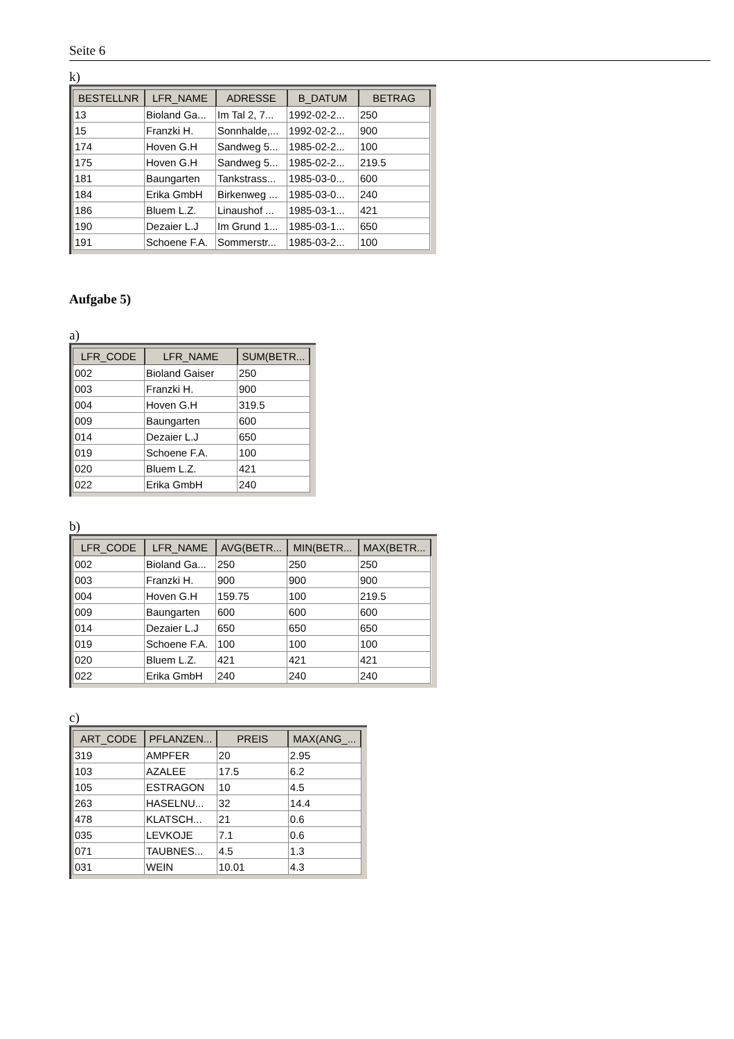Seite 6
k)
| BESTELLNR | LFR_NAME | ADRESSE | B_DATUM | BETRAG |
| --- | --- | --- | --- | --- |
| 13 | Bioland Ga... | Im Tal 2, 7... | 1992-02-2... | 250 |
| 15 | Franzki H. | Sonnhalde,... | 1992-02-2... | 900 |
| 174 | Hoven G.H | Sandweg 5... | 1985-02-2... | 100 |
| 175 | Hoven G.H | Sandweg 5... | 1985-02-2... | 219.5 |
| 181 | Baungarten | Tankstrass... | 1985-03-0... | 600 |
| 184 | Erika GmbH | Birkenweg ... | 1985-03-0... | 240 |
| 186 | Bluem L.Z. | Linaushof ... | 1985-03-1... | 421 |
| 190 | Dezaier L.J | Im Grund 1... | 1985-03-1... | 650 |
| 191 | Schoene F.A. | Sommerstr... | 1985-03-2... | 100 |
Aufgabe 5)
a)
| LFR_CODE | LFR_NAME | SUM(BETR... |
| --- | --- | --- |
| 002 | Bioland Gaiser | 250 |
| 003 | Franzki H. | 900 |
| 004 | Hoven G.H | 319.5 |
| 009 | Baungarten | 600 |
| 014 | Dezaier L.J | 650 |
| 019 | Schoene F.A. | 100 |
| 020 | Bluem L.Z. | 421 |
| 022 | Erika GmbH | 240 |
b)
| LFR_CODE | LFR_NAME | AVG(BETR... | MIN(BETR... | MAX(BETR... |
| --- | --- | --- | --- | --- |
| 002 | Bioland Ga... | 250 | 250 | 250 |
| 003 | Franzki H. | 900 | 900 | 900 |
| 004 | Hoven G.H | 159.75 | 100 | 219.5 |
| 009 | Baungarten | 600 | 600 | 600 |
| 014 | Dezaier L.J | 650 | 650 | 650 |
| 019 | Schoene F.A. | 100 | 100 | 100 |
| 020 | Bluem L.Z. | 421 | 421 | 421 |
| 022 | Erika GmbH | 240 | 240 | 240 |
c)
| ART_CODE | PFLANZEN... | PREIS | MAX(ANG_... |
| --- | --- | --- | --- |
| 319 | AMPFER | 20 | 2.95 |
| 103 | AZALEE | 17.5 | 6.2 |
| 105 | ESTRAGON | 10 | 4.5 |
| 263 | HASELNU... | 32 | 14.4 |
| 478 | KLATSCH... | 21 | 0.6 |
| 035 | LEVKOJE | 7.1 | 0.6 |
| 071 | TAUBNES... | 4.5 | 1.3 |
| 031 | WEIN | 10.01 | 4.3 |